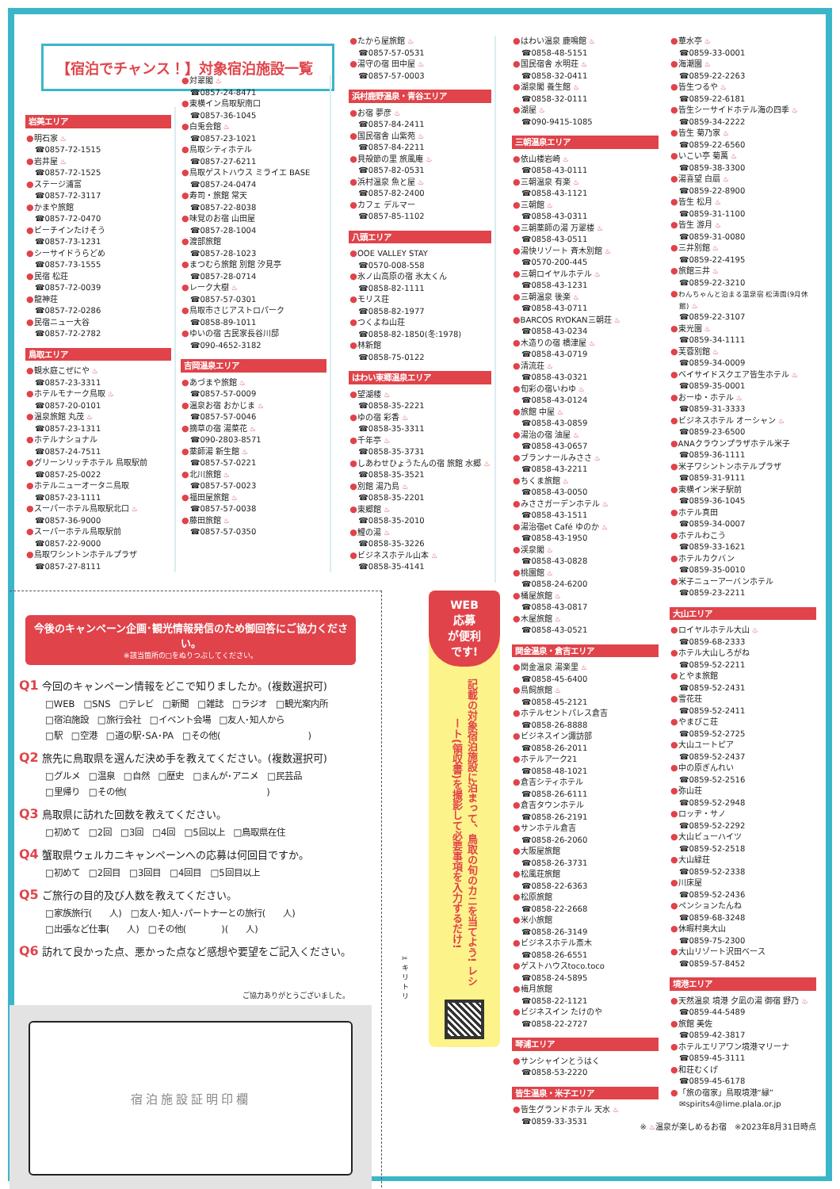【宿泊でチャンス！】対象宿泊施設一覧
岩美エリア
●明石家 ♨
☎0857-72-1515
●岩井屋 ♨
☎0857-72-1525
●ステージ浦富
☎0857-72-3117
●かまや旅館
☎0857-72-0470
●ビーチインたけそう
☎0857-73-1231
●シーサイドうらどめ
☎0857-73-1555
●民宿 松荘
☎0857-72-0039
●龍神荘
☎0857-72-0286
●民宿ニュー大谷
☎0857-72-2782
鳥取エリア
●観水庭こぜにや ♨
☎0857-23-3311
●ホテルモナーク鳥取 ♨
☎0857-20-0101
●温泉旅館 丸茂 ♨
☎0857-23-1311
●ホテルナショナル
☎0857-24-7511
●グリーンリッチホテル 鳥取駅前
☎0857-25-0022
●ホテルニューオータニ鳥取
☎0857-23-1111
●スーパーホテル鳥取駅北口 ♨
☎0857-36-9000
●スーパーホテル鳥取駅前
☎0857-22-9000
●鳥取ワシントンホテルプラザ
☎0857-27-8111
●対翠閣 ♨
☎0857-24-8471
●東横イン鳥取駅南口
☎0857-36-1045
●白兎会館 ♨
☎0857-23-1021
●鳥取シティホテル
☎0857-27-6211
●鳥取ゲストハウス ミライエ BASE
☎0857-24-0474
●寿司・旅館 常天
☎0857-22-8038
●味覚のお宿 山田屋
☎0857-28-1004
●渡部旅館
☎0857-28-1023
●まつむら旅館 別館 汐見亭
☎0857-28-0714
●レーク大樹 ♨
☎0857-57-0301
●鳥取市さじアストロパーク
☎0858-89-1011
●ゆいの宿 古民家長谷川邸
☎090-4652-3182
吉岡温泉エリア
●あづまや旅館 ♨
☎0857-57-0009
●温泉お宿 おかじま ♨
☎0857-57-0046
●摘草の宿 湯菜花 ♨
☎090-2803-8571
●薬師湯 新生館 ♨
☎0857-57-0221
●北川旅館 ♨
☎0857-57-0023
●福田屋旅館 ♨
☎0857-57-0038
●藤田旅館 ♨
☎0857-57-0350
●たから屋旅館 ♨
☎0857-57-0531
●湯守の宿 田中屋 ♨
☎0857-57-0003
浜村鹿野温泉・青谷エリア
●お宿 夢彦 ♨
☎0857-84-2411
●国民宿舎 山紫苑 ♨
☎0857-84-2211
●貝殻節の里 旅風庵 ♨
☎0857-82-0531
●浜村温泉 魚と屋 ♨
☎0857-82-2400
●カフェ デルマー
☎0857-85-1102
八頭エリア
●OOE VALLEY STAY
☎0570-008-558
●氷ノ山高原の宿 氷太くん
☎0858-82-1111
●モリス荘
☎0858-82-1977
●つくよね山荘
☎0858-82-1850(冬:1978)
●林新館
☎0858-75-0122
はわい東郷温泉エリア
●望湖楼 ♨
☎0858-35-2221
●ゆの宿 彩香 ♨
☎0858-35-3311
●千年亭 ♨
☎0858-35-3731
●しあわせひょうたんの宿 旅館 水郷 ♨
☎0858-35-3521
●別館 湯乃島 ♨
☎0858-35-2201
●東郷館 ♨
☎0858-35-2010
●鯉の湯 ♨
☎0858-35-3226
●ビジネスホテル山本 ♨
☎0858-35-4141
今後のキャンペーン企画･観光情報発信のため御回答にご協力ください。
※該当箇所の□をぬりつぶしてください。
Q1 今回のキャンペーン情報をどこで知りましたか。(複数選択可)
□WEB　□SNS　□テレビ　□新聞　□雑誌　□ラジオ　□観光案内所
□宿泊施設　□旅行会社　□イベント会場　□友人･知人から
□駅　□空港　□道の駅･SA･PA　□その他(　　　　　　　　　　)
Q2 旅先に鳥取県を選んだ決め手を教えてください。(複数選択可)
□グルメ　□温泉　□自然　□歴史　□まんが･アニメ　□民芸品
□里帰り　□その他(　　　　　　　　　　　　　　　　)
Q3 鳥取県に訪れた回数を教えてください。
□初めて　□2回　□3回　□4回　□5回以上　□鳥取県在住
Q4 蟹取県ウェルカニキャンペーンへの応募は何回目ですか。
□初めて　□2回目　□3回目　□4回目　□5回目以上
Q5 ご旅行の目的及び人数を教えてください。
□家族旅行(　　人)　□友人･知人･パートナーとの旅行(　　人)
□出張など仕事(　　人)　□その他(　　　　)(　　人)
Q6 訪れて良かった点、悪かった点など感想や要望をご記入ください。
ご協力ありがとうございました。
宿泊施設証明印欄
✂
キ
リ
ト
リ
WEB
応募
が便利
です!
記載の対象宿泊施設に泊まって、鳥取の旬のカニを当てよう! レシート(領収書)を撮影して必要事項を入力するだけ!
●はわい温泉 鹿鳴館 ♨
☎0858-48-5151
●国民宿舎 水明荘 ♨
☎0858-32-0411
●湖泉閣 養生館 ♨
☎0858-32-0111
●湖屋 ♨
☎090-9415-1085
三朝温泉エリア
●依山楼岩崎 ♨
☎0858-43-0111
●三朝温泉 有楽 ♨
☎0858-43-1121
●三朝館 ♨
☎0858-43-0311
●三朝薬師の湯 万翠楼 ♨
☎0858-43-0511
●湯快リゾート 斉木別館 ♨
☎0570-200-445
●三朝ロイヤルホテル ♨
☎0858-43-1231
●三朝温泉 後楽 ♨
☎0858-43-0711
●BARCOS RYOKAN三朝荘 ♨
☎0858-43-0234
●木造りの宿 橋津屋 ♨
☎0858-43-0719
●清流荘 ♨
☎0858-43-0321
●旬彩の宿いわゆ ♨
☎0858-43-0124
●旅館 中屋 ♨
☎0858-43-0859
●湯治の宿 油屋 ♨
☎0858-43-0657
●ブランナールみささ ♨
☎0858-43-2211
●ちくま旅館 ♨
☎0858-43-0050
●みささガーデンホテル ♨
☎0858-43-1511
●湯治宿et Café ゆのか ♨
☎0858-43-1950
●渓泉閣 ♨
☎0858-43-0828
●桃園館 ♨
☎0858-24-6200
●桶屋旅館 ♨
☎0858-43-0817
●木屋旅館 ♨
☎0858-43-0521
関金温泉・倉吉エリア
●関金温泉 湯楽里 ♨
☎0858-45-6400
●鳥飼旅館 ♨
☎0858-45-2121
●ホテルセントパレス倉吉
☎0858-26-8888
●ビジネスイン諏訪部
☎0858-26-2011
●ホテルアーク21
☎0858-48-1021
●倉吉シティホテル
☎0858-26-6111
●倉吉タウンホテル
☎0858-26-2191
●サンホテル倉吉
☎0858-26-2060
●大阪屋旅館
☎0858-26-3731
●松風荘旅館
☎0858-22-6363
●松原旅館
☎0858-22-2668
●米小旅館
☎0858-26-3149
●ビジネスホテル斎木
☎0858-26-6551
●ゲストハウスtoco.toco
☎0858-24-5895
●梅月旅館
☎0858-22-1121
●ビジネスイン たけのや
☎0858-22-2727
琴浦エリア
●サンシャインとうはく
☎0858-53-2220
皆生温泉・米子エリア
●皆生グランドホテル 天水 ♨
☎0859-33-3531
●華水亭 ♨
☎0859-33-0001
●海潮園 ♨
☎0859-22-2263
●皆生つるや ♨
☎0859-22-6181
●皆生シーサイドホテル海の四季 ♨
☎0859-34-2222
●皆生 菊乃家 ♨
☎0859-22-6560
●いこい亭 菊萬 ♨
☎0859-38-3300
●湯喜望 白扇 ♨
☎0859-22-8900
●皆生 松月 ♨
☎0859-31-1100
●皆生 游月 ♨
☎0859-31-0080
●三井別館 ♨
☎0859-22-4195
●旅館三井 ♨
☎0859-22-3210
●わんちゃんと泊まる温泉宿 松涛園(9月休館) ♨
☎0859-22-3107
●東光園 ♨
☎0859-34-1111
●芙蓉別館 ♨
☎0859-34-0009
●ベイサイドスクエア皆生ホテル ♨
☎0859-35-0001
●おーゆ・ホテル ♨
☎0859-31-3333
●ビジネスホテル オーシャン ♨
☎0859-23-6500
●ANAクラウンプラザホテル米子
☎0859-36-1111
●米子ワシントンホテルプラザ
☎0859-31-9111
●東横イン米子駅前
☎0859-36-1045
●ホテル真田
☎0859-34-0007
●ホテルわこう
☎0859-33-1621
●ホテルカクバン
☎0859-35-0010
●米子ニューアーバンホテル
☎0859-23-2211
大山エリア
●ロイヤルホテル大山 ♨
☎0859-68-2333
●ホテル大山しろがね
☎0859-52-2211
●とやま旅館
☎0859-52-2431
●雪花荘
☎0859-52-2411
●やまびこ荘
☎0859-52-2725
●大山ユートピア
☎0859-52-2437
●中の原ぎんれい
☎0859-52-2516
●弥山荘
☎0859-52-2948
●ロッヂ・サノ
☎0859-52-2292
●大山ビューハイツ
☎0859-52-2518
●大山緑荘
☎0859-52-2338
●川床屋
☎0859-52-2436
●ペンションたんね
☎0859-68-3248
●休暇村奥大山
☎0859-75-2300
●大山リゾート沢田ベース
☎0859-57-8452
境港エリア
●天然温泉 境港 夕凪の湯 御宿 野乃 ♨
☎0859-44-5489
●旅館 美佐
☎0859-42-3817
●ホテルエリアワン境港マリーナ
☎0859-45-3111
●和荘むくげ
☎0859-45-6178
●「旅の宿家」鳥取境港“縁”
✉spirits4@lime.plala.or.jp
※ ♨温泉が楽しめるお宿　※2023年8月31日時点